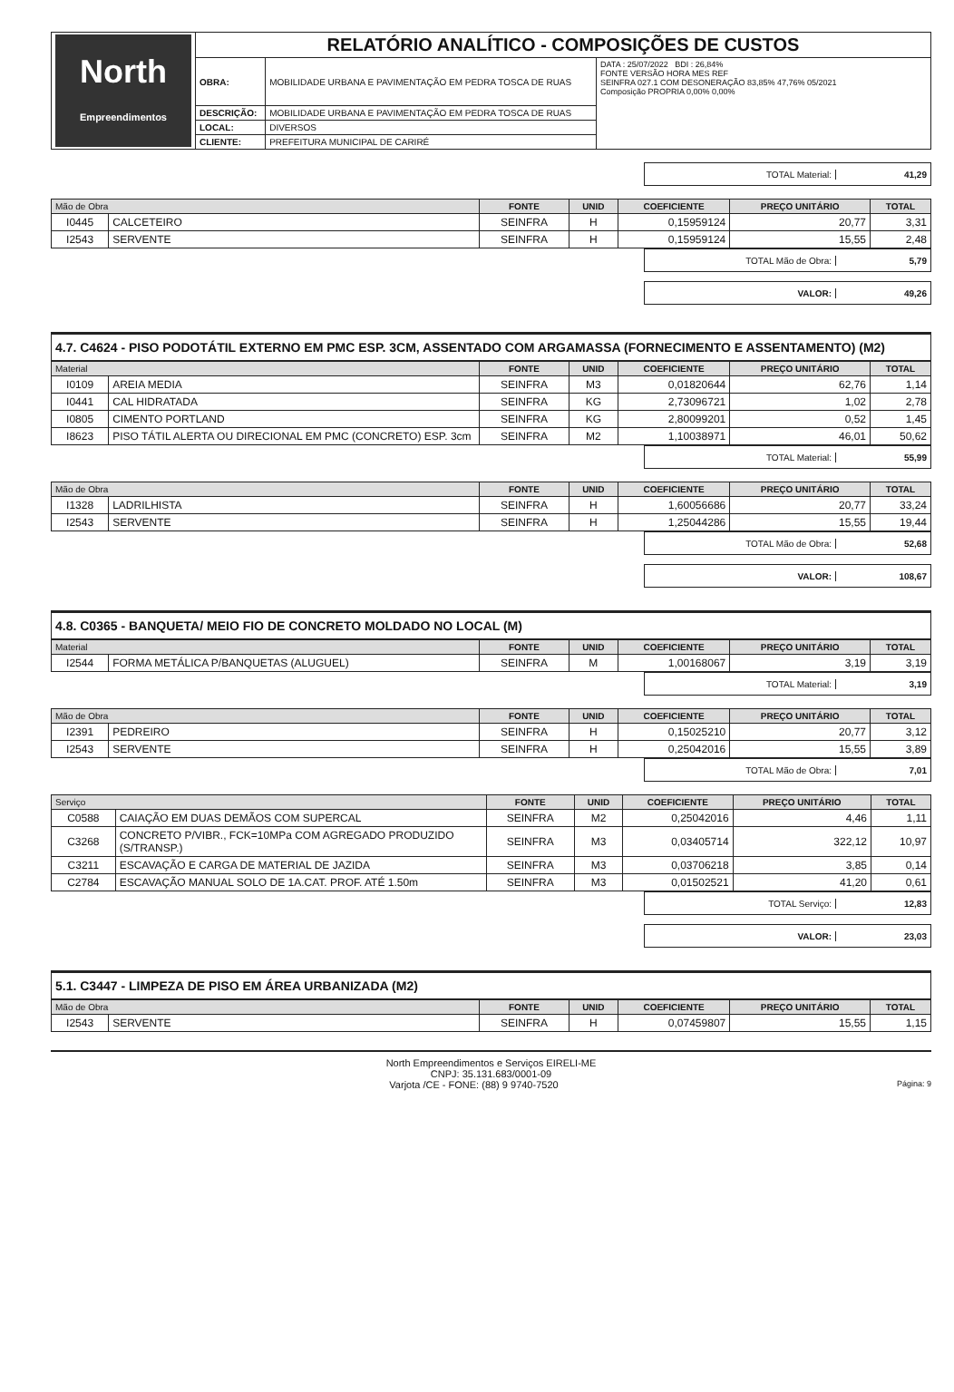| North Empreendimentos | RELATÓRIO ANALÍTICO - COMPOSIÇÕES DE CUSTOS | | |
| | OBRA: | MOBILIDADE URBANA E PAVIMENTAÇÃO EM PEDRA TOSCA DE RUAS | DATA : 25/07/2022 BDI : 26,84% FONTE VERSÃO HORA MES REF SEINFRA 027.1 COM DESONERAÇÃO 83,85% 47,76% 05/2021 Composição PROPRIA 0,00% 0,00% |
| | DESCRIÇÃO: | MOBILIDADE URBANA E PAVIMENTAÇÃO EM PEDRA TOSCA DE RUAS | |
| | LOCAL: | DIVERSOS | |
| | CLIENTE: | PREFEITURA MUNICIPAL DE CARIRÉ | |
TOTAL Material: 41,29
| Mão de Obra | | FONTE | UNID | COEFICIENTE | PREÇO UNITÁRIO | TOTAL |
| --- | --- | --- | --- | --- | --- | --- |
| I0445 | CALCETEIRO | SEINFRA | H | 0,15959124 | 20,77 | 3,31 |
| I2543 | SERVENTE | SEINFRA | H | 0,15959124 | 15,55 | 2,48 |
TOTAL Mão de Obra: 5,79
VALOR: 49,26
4.7. C4624 - PISO PODOTÁTIL EXTERNO EM PMC ESP. 3CM, ASSENTADO COM ARGAMASSA (FORNECIMENTO E ASSENTAMENTO) (M2)
| Material | | FONTE | UNID | COEFICIENTE | PREÇO UNITÁRIO | TOTAL |
| --- | --- | --- | --- | --- | --- | --- |
| I0109 | AREIA MEDIA | SEINFRA | M3 | 0,01820644 | 62,76 | 1,14 |
| I0441 | CAL HIDRATADA | SEINFRA | KG | 2,73096721 | 1,02 | 2,78 |
| I0805 | CIMENTO PORTLAND | SEINFRA | KG | 2,80099201 | 0,52 | 1,45 |
| I8623 | PISO TÁTIL ALERTA OU DIRECIONAL EM PMC (CONCRETO) ESP. 3cm | SEINFRA | M2 | 1,10038971 | 46,01 | 50,62 |
TOTAL Material: 55,99
| Mão de Obra | | FONTE | UNID | COEFICIENTE | PREÇO UNITÁRIO | TOTAL |
| --- | --- | --- | --- | --- | --- | --- |
| I1328 | LADRILHISTA | SEINFRA | H | 1,60056686 | 20,77 | 33,24 |
| I2543 | SERVENTE | SEINFRA | H | 1,25044286 | 15,55 | 19,44 |
TOTAL Mão de Obra: 52,68
VALOR: 108,67
4.8. C0365 - BANQUETA/ MEIO FIO DE CONCRETO MOLDADO NO LOCAL (M)
| Material | | FONTE | UNID | COEFICIENTE | PREÇO UNITÁRIO | TOTAL |
| --- | --- | --- | --- | --- | --- | --- |
| I2544 | FORMA METÁLICA P/BANQUETAS (ALUGUEL) | SEINFRA | M | 1,00168067 | 3,19 | 3,19 |
TOTAL Material: 3,19
| Mão de Obra | | FONTE | UNID | COEFICIENTE | PREÇO UNITÁRIO | TOTAL |
| --- | --- | --- | --- | --- | --- | --- |
| I2391 | PEDREIRO | SEINFRA | H | 0,15025210 | 20,77 | 3,12 |
| I2543 | SERVENTE | SEINFRA | H | 0,25042016 | 15,55 | 3,89 |
TOTAL Mão de Obra: 7,01
| Serviço | | FONTE | UNID | COEFICIENTE | PREÇO UNITÁRIO | TOTAL |
| --- | --- | --- | --- | --- | --- | --- |
| C0588 | CAIAÇÃO EM DUAS DEMÃOS COM SUPERCAL | SEINFRA | M2 | 0,25042016 | 4,46 | 1,11 |
| C3268 | CONCRETO P/VIBR., FCK=10MPa COM AGREGADO PRODUZIDO (S/TRANSP.) | SEINFRA | M3 | 0,03405714 | 322,12 | 10,97 |
| C3211 | ESCAVAÇÃO E CARGA DE MATERIAL DE JAZIDA | SEINFRA | M3 | 0,03706218 | 3,85 | 0,14 |
| C2784 | ESCAVAÇÃO MANUAL SOLO DE 1A.CAT. PROF. ATÉ 1.50m | SEINFRA | M3 | 0,01502521 | 41,20 | 0,61 |
TOTAL Serviço: 12,83
VALOR: 23,03
5.1. C3447 - LIMPEZA DE PISO EM ÁREA URBANIZADA (M2)
| Mão de Obra | | FONTE | UNID | COEFICIENTE | PREÇO UNITÁRIO | TOTAL |
| --- | --- | --- | --- | --- | --- | --- |
| I2543 | SERVENTE | SEINFRA | H | 0,07459807 | 15,55 | 1,15 |
North Empreendimentos e Serviços EIRELI-ME
CNPJ: 35.131.683/0001-09
Varjota /CE - FONE: (88) 9 9740-7520 Página: 9